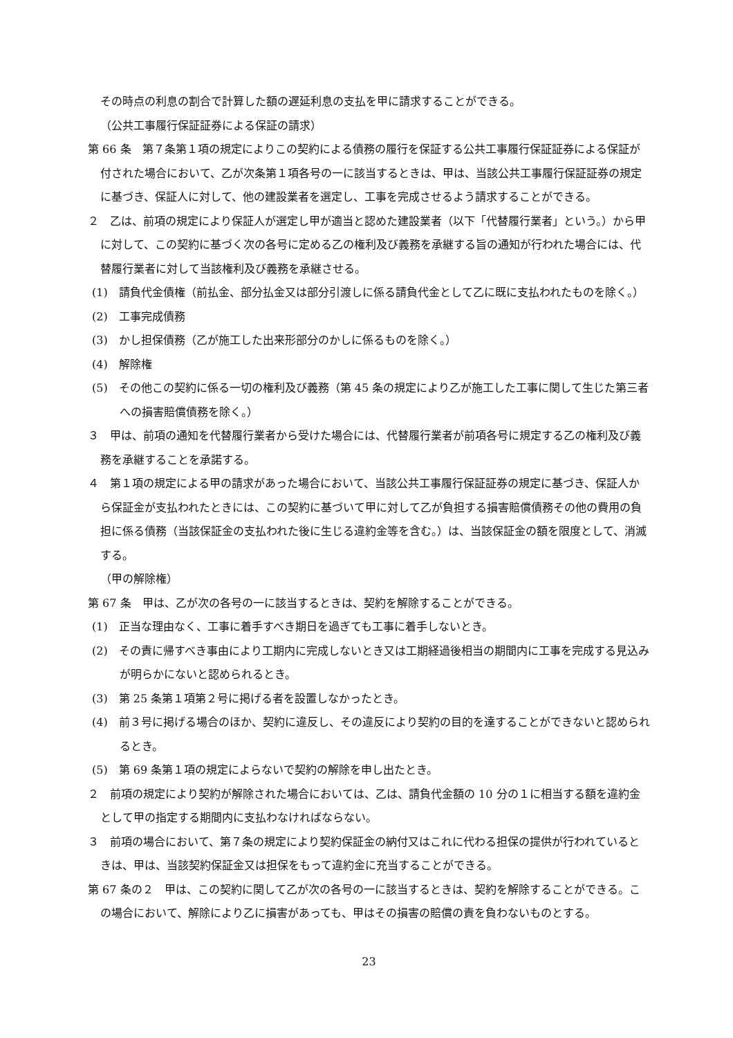その時点の利息の割合で計算した額の遅延利息の支払を甲に請求することができる。
（公共工事履行保証証券による保証の請求）
第 66 条　第７条第１項の規定によりこの契約による債務の履行を保証する公共工事履行保証証券による保証が付された場合において、乙が次条第１項各号の一に該当するときは、甲は、当該公共工事履行保証証券の規定に基づき、保証人に対して、他の建設業者を選定し、工事を完成させるよう請求することができる。
２　乙は、前項の規定により保証人が選定し甲が適当と認めた建設業者（以下「代替履行業者」という。）から甲に対して、この契約に基づく次の各号に定める乙の権利及び義務を承継する旨の通知が行われた場合には、代替履行業者に対して当該権利及び義務を承継させる。
(1)　請負代金債権（前払金、部分払金又は部分引渡しに係る請負代金として乙に既に支払われたものを除く。）
(2)　工事完成債務
(3)　かし担保債務（乙が施工した出来形部分のかしに係るものを除く。）
(4)　解除権
(5)　その他この契約に係る一切の権利及び義務（第 45 条の規定により乙が施工した工事に関して生じた第三者への損害賠償債務を除く。）
３　甲は、前項の通知を代替履行業者から受けた場合には、代替履行業者が前項各号に規定する乙の権利及び義務を承継することを承諾する。
４　第１項の規定による甲の請求があった場合において、当該公共工事履行保証証券の規定に基づき、保証人から保証金が支払われたときには、この契約に基づいて甲に対して乙が負担する損害賠償債務その他の費用の負担に係る債務（当該保証金の支払われた後に生じる違約金等を含む。）は、当該保証金の額を限度として、消滅する。
（甲の解除権）
第 67 条　甲は、乙が次の各号の一に該当するときは、契約を解除することができる。
(1)　正当な理由なく、工事に着手すべき期日を過ぎても工事に着手しないとき。
(2)　その責に帰すべき事由により工期内に完成しないとき又は工期経過後相当の期間内に工事を完成する見込みが明らかにないと認められるとき。
(3)　第 25 条第１項第２号に掲げる者を設置しなかったとき。
(4)　前３号に掲げる場合のほか、契約に違反し、その違反により契約の目的を達することができないと認められるとき。
(5)　第 69 条第１項の規定によらないで契約の解除を申し出たとき。
２　前項の規定により契約が解除された場合においては、乙は、請負代金額の 10 分の１に相当する額を違約金として甲の指定する期間内に支払わなければならない。
３　前項の場合において、第７条の規定により契約保証金の納付又はこれに代わる担保の提供が行われているときは、甲は、当該契約保証金又は担保をもって違約金に充当することができる。
第 67 条の２　甲は、この契約に関して乙が次の各号の一に該当するときは、契約を解除することができる。この場合において、解除により乙に損害があっても、甲はその損害の賠償の責を負わないものとする。
23